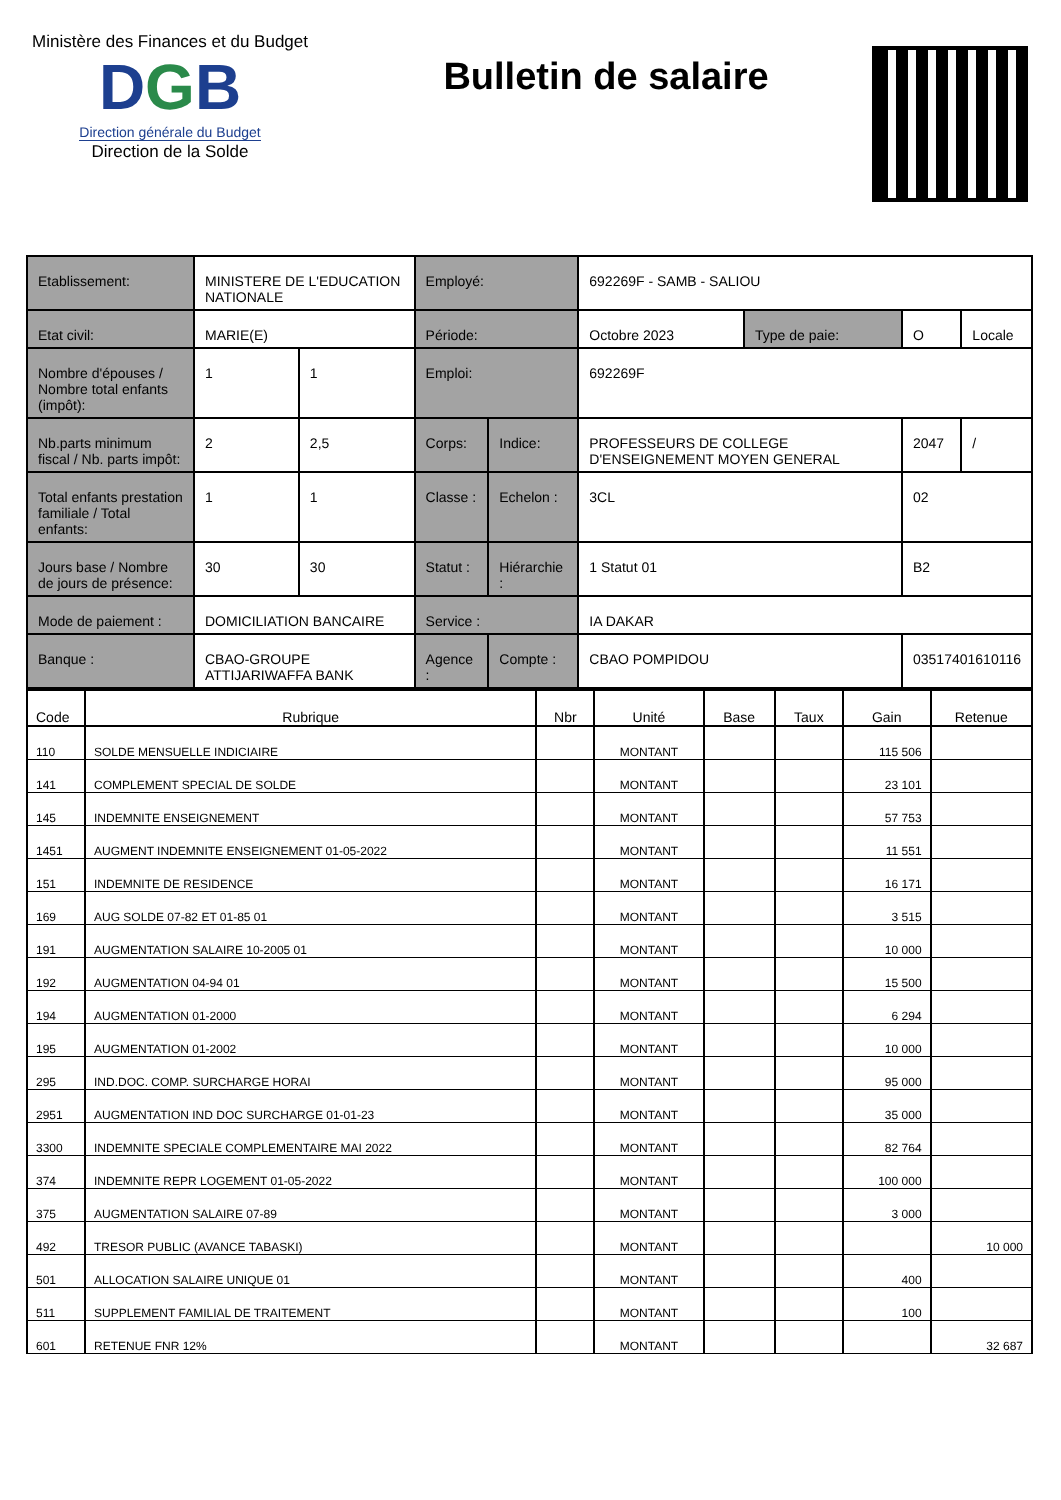Ministère des Finances et du Budget
DGB
Direction générale du Budget
Direction de la Solde
Bulletin de salaire
| Etablissement: | MINISTERE DE L'EDUCATION NATIONALE | | Employé: | | 692269F - SAMB - SALIOU | | | |
| Etat civil: | MARIE(E) | | Période: | | Octobre 2023 | Type de paie: | O | Locale |
| Nombre d'épouses / Nombre total enfants (impôt): | 1 | 1 | Emploi: | | 692269F | | | |
| Nb.parts minimum fiscal / Nb. parts impôt: | 2 | 2,5 | Corps: | Indice: | PROFESSEURS DE COLLEGE D'ENSEIGNEMENT MOYEN GENERAL | | 2047 | / |
| Total enfants prestation familiale / Total enfants: | 1 | 1 | Classe : | Echelon : | 3CL | | 02 | |
| Jours base / Nombre de jours de présence: | 30 | 30 | Statut : | Hiérarchie : | 1 Statut 01 | | B2 | |
| Mode de paiement : | DOMICILIATION BANCAIRE | | Service : | | IA DAKAR | | | |
| Banque : | CBAO-GROUPE ATTIJARIWAFFA BANK | | Agence : | Compte : | CBAO POMPIDOU | | 03517401610116 | |
| Code | Rubrique | Nbr | Unité | Base | Taux | Gain | Retenue |
| --- | --- | --- | --- | --- | --- | --- | --- |
| 110 | SOLDE MENSUELLE INDICIAIRE | | MONTANT | | | 115 506 | |
| 141 | COMPLEMENT SPECIAL DE SOLDE | | MONTANT | | | 23 101 | |
| 145 | INDEMNITE ENSEIGNEMENT | | MONTANT | | | 57 753 | |
| 1451 | AUGMENT INDEMNITE ENSEIGNEMENT 01-05-2022 | | MONTANT | | | 11 551 | |
| 151 | INDEMNITE DE RESIDENCE | | MONTANT | | | 16 171 | |
| 169 | AUG SOLDE 07-82 ET 01-85 01 | | MONTANT | | | 3 515 | |
| 191 | AUGMENTATION SALAIRE 10-2005 01 | | MONTANT | | | 10 000 | |
| 192 | AUGMENTATION 04-94 01 | | MONTANT | | | 15 500 | |
| 194 | AUGMENTATION 01-2000 | | MONTANT | | | 6 294 | |
| 195 | AUGMENTATION 01-2002 | | MONTANT | | | 10 000 | |
| 295 | IND.DOC. COMP. SURCHARGE HORAI | | MONTANT | | | 95 000 | |
| 2951 | AUGMENTATION IND DOC SURCHARGE 01-01-23 | | MONTANT | | | 35 000 | |
| 3300 | INDEMNITE SPECIALE COMPLEMENTAIRE MAI 2022 | | MONTANT | | | 82 764 | |
| 374 | INDEMNITE REPR LOGEMENT 01-05-2022 | | MONTANT | | | 100 000 | |
| 375 | AUGMENTATION SALAIRE 07-89 | | MONTANT | | | 3 000 | |
| 492 | TRESOR PUBLIC (AVANCE TABASKI) | | MONTANT | | | | 10 000 |
| 501 | ALLOCATION SALAIRE UNIQUE 01 | | MONTANT | | | 400 | |
| 511 | SUPPLEMENT FAMILIAL DE TRAITEMENT | | MONTANT | | | 100 | |
| 601 | RETENUE FNR 12% | | MONTANT | | | | 32 687 |